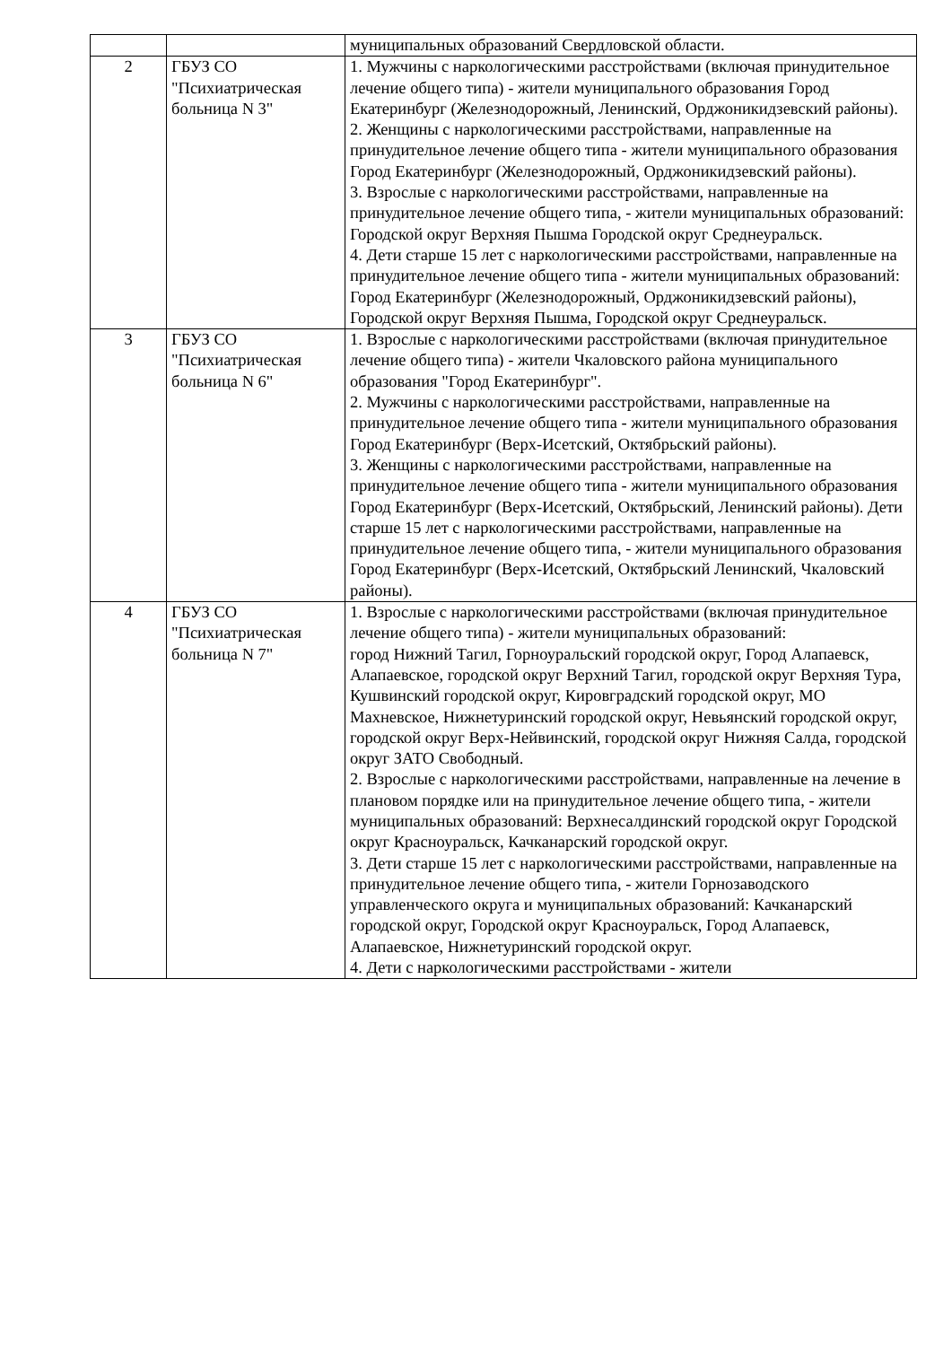| | | муниципальных образований Свердловской области. |
| 2 | ГБУЗ СО "Психиатрическая больница N 3" | 1. Мужчины с наркологическими расстройствами (включая принудительное лечение общего типа) - жители муниципального образования Город Екатеринбург (Железнодорожный, Ленинский, Орджоникидзевский районы). 2. Женщины с наркологическими расстройствами, направленные на принудительное лечение общего типа - жители муниципального образования Город Екатеринбург (Железнодорожный, Орджоникидзевский районы). 3. Взрослые с наркологическими расстройствами, направленные на принудительное лечение общего типа, - жители муниципальных образований: Городской округ Верхняя Пышма Городской округ Среднеуральск. 4. Дети старше 15 лет с наркологическими расстройствами, направленные на принудительное лечение общего типа - жители муниципальных образований: Город Екатеринбург (Железнодорожный, Орджоникидзевский районы), Городской округ Верхняя Пышма, Городской округ Среднеуральск. |
| 3 | ГБУЗ СО "Психиатрическая больница N 6" | 1. Взрослые с наркологическими расстройствами (включая принудительное лечение общего типа) - жители Чкаловского района муниципального образования "Город Екатеринбург". 2. Мужчины с наркологическими расстройствами, направленные на принудительное лечение общего типа - жители муниципального образования Город Екатеринбург (Верх-Исетский, Октябрьский районы). 3. Женщины с наркологическими расстройствами, направленные на принудительное лечение общего типа - жители муниципального образования Город Екатеринбург (Верх-Исетский, Октябрьский, Ленинский районы). Дети старше 15 лет с наркологическими расстройствами, направленные на принудительное лечение общего типа, - жители муниципального образования Город Екатеринбург (Верх-Исетский, Октябрьский Ленинский, Чкаловский районы). |
| 4 | ГБУЗ СО "Психиатрическая больница N 7" | 1. Взрослые с наркологическими расстройствами (включая принудительное лечение общего типа) - жители муниципальных образований: город Нижний Тагил, Горноуральский городской округ, Город Алапаевск, Алапаевское, городской округ Верхний Тагил, городской округ Верхняя Тура, Кушвинский городской округ, Кировградский городской округ, МО Махневское, Нижнетуринский городской округ, Невьянский городской округ, городской округ Верх-Нейвинский, городской округ Нижняя Салда, городской округ ЗАТО Свободный. 2. Взрослые с наркологическими расстройствами, направленные на лечение в плановом порядке или на принудительное лечение общего типа, - жители муниципальных образований: Верхнесалдинский городской округ Городской округ Красноуральск, Качканарский городской округ. 3. Дети старше 15 лет с наркологическими расстройствами, направленные на принудительное лечение общего типа, - жители Горнозаводского управленческого округа и муниципальных образований: Качканарский городской округ, Городской округ Красноуральск, Город Алапаевск, Алапаевское, Нижнетуринский городской округ. 4. Дети с наркологическими расстройствами - жители |